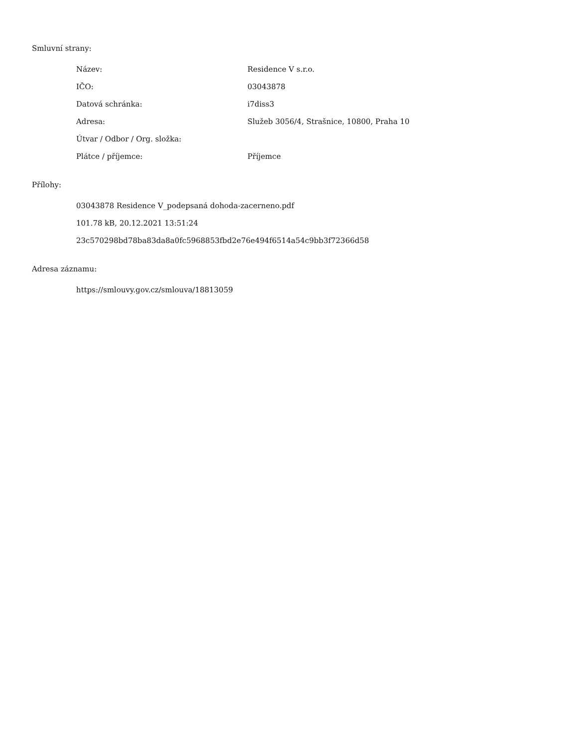Smluvní strany:
| Název: | Residence V s.r.o. |
| IČO: | 03043878 |
| Datová schránka: | i7diss3 |
| Adresa: | Služeb 3056/4, Strašnice, 10800, Praha 10 |
| Útvar / Odbor / Org. složka: | |
| Plátce / příjemce: | Příjemce |
Přílohy:
03043878 Residence V_podepsaná dohoda-zacerneno.pdf
101.78 kB, 20.12.2021 13:51:24
23c570298bd78ba83da8a0fc5968853fbd2e76e494f6514a54c9bb3f72366d58
Adresa záznamu:
https://smlouvy.gov.cz/smlouva/18813059